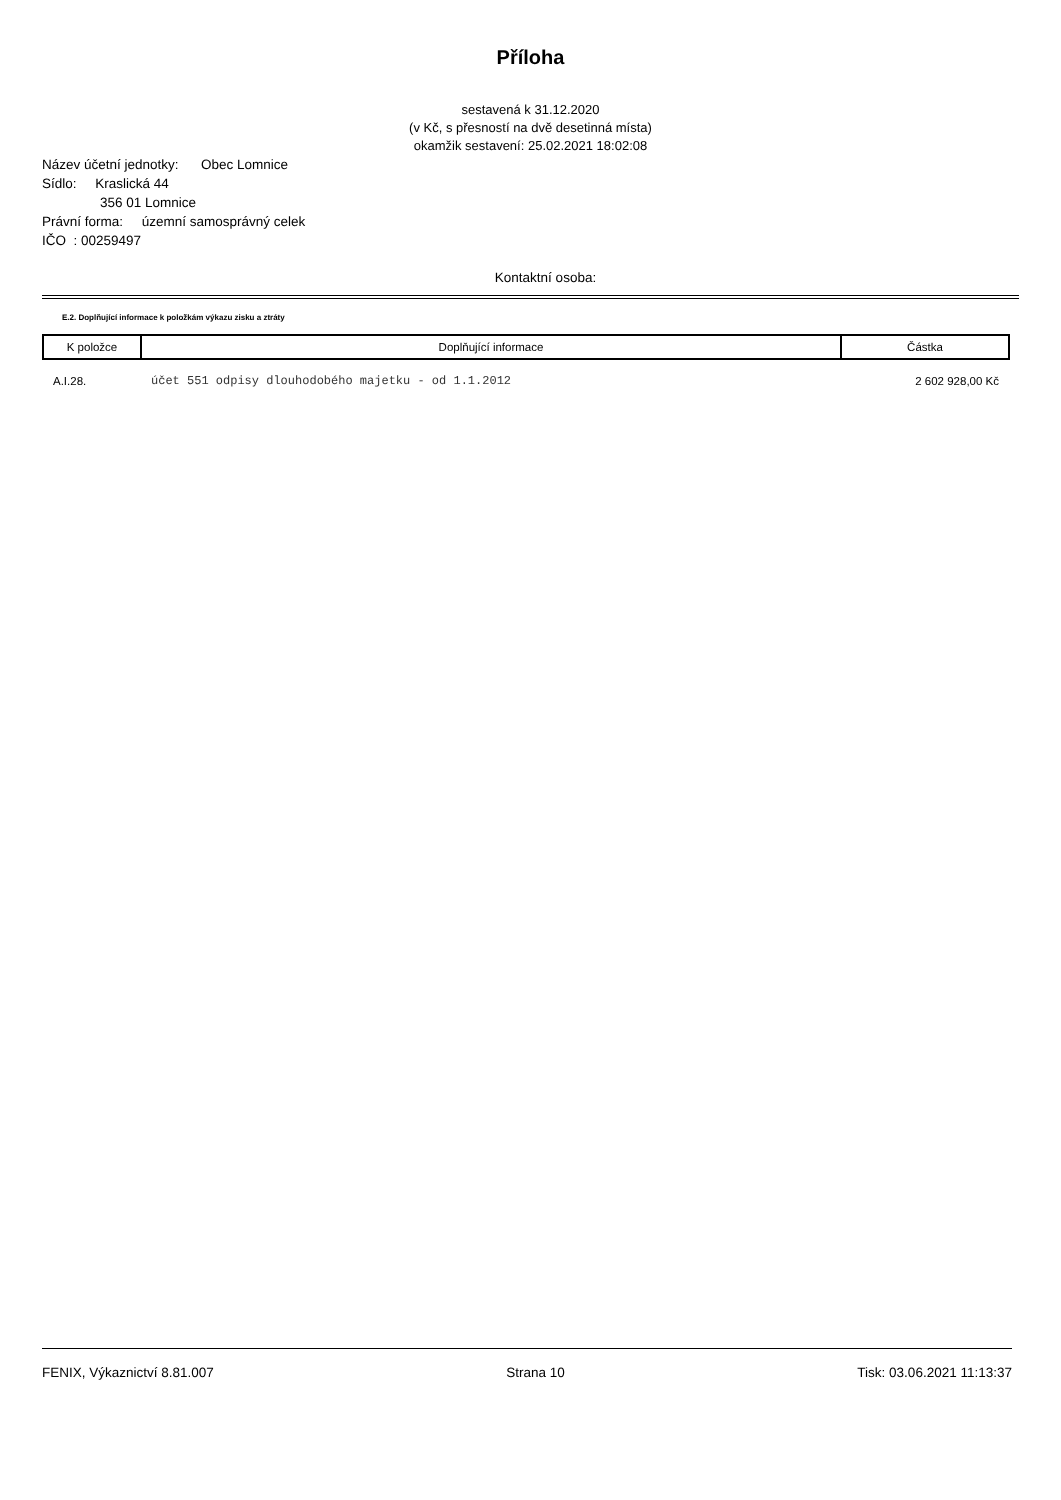Příloha
sestavená k 31.12.2020
(v Kč, s přesností na dvě desetinná místa)
okamžik sestavení: 25.02.2021 18:02:08
Název účetní jednotky: Obec Lomnice
Sídlo: Kraslická 44
356 01 Lomnice
Právní forma: územní samosprávný celek
IČO : 00259497
Kontaktní osoba:
E.2. Doplňující informace k položkám výkazu zisku a ztráty
| K položce | Doplňující informace | Částka |
| --- | --- | --- |
| A.I.28. | účet 551 odpisy dlouhodobého majetku - od 1.1.2012 | 2 602 928,00 Kč |
FENIX, Výkaznictví 8.81.007 Strana 10 Tisk: 03.06.2021 11:13:37